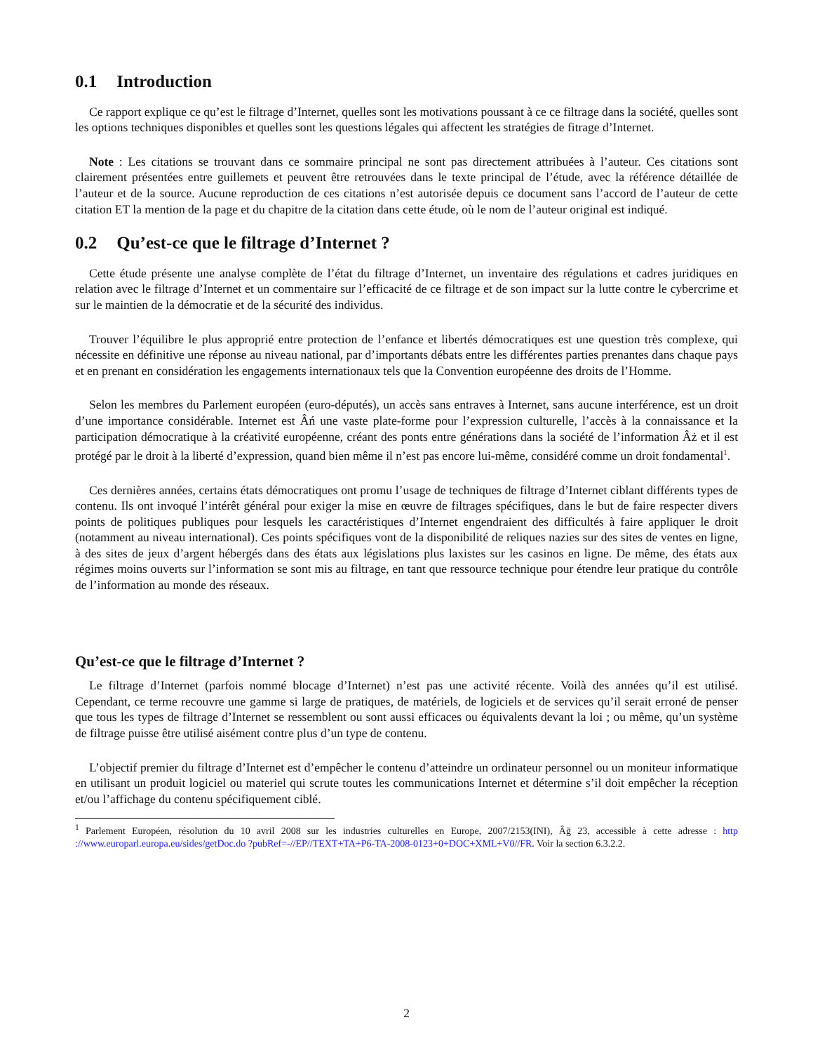0.1 Introduction
Ce rapport explique ce qu’est le filtrage d’Internet, quelles sont les motivations poussant à ce ce filtrage dans la société, quelles sont les options techniques disponibles et quelles sont les questions légales qui affectent les stratégies de fitrage d’Internet.
Note : Les citations se trouvant dans ce sommaire principal ne sont pas directement attribuées à l’auteur. Ces citations sont clairement présentées entre guillemets et peuvent être retrouvées dans le texte principal de l’étude, avec la référence détaillée de l’auteur et de la source. Aucune reproduction de ces citations n’est autorisée depuis ce document sans l’accord de l’auteur de cette citation ET la mention de la page et du chapitre de la citation dans cette étude, où le nom de l’auteur original est indiqué.
0.2 Qu’est-ce que le filtrage d’Internet ?
Cette étude présente une analyse complète de l’état du filtrage d’Internet, un inventaire des régulations et cadres juridiques en relation avec le filtrage d’Internet et un commentaire sur l’efficacité de ce filtrage et de son impact sur la lutte contre le cybercrime et sur le maintien de la démocratie et de la sécurité des individus.
Trouver l’équilibre le plus approprié entre protection de l’enfance et libertés démocratiques est une question très complexe, qui nécessite en définitive une réponse au niveau national, par d’importants débats entre les différentes parties prenantes dans chaque pays et en prenant en considération les engagements internationaux tels que la Convention européenne des droits de l’Homme.
Selon les membres du Parlement européen (euro-députés), un accès sans entraves à Internet, sans aucune interférence, est un droit d’une importance considérable. Internet est Âń une vaste plate-forme pour l’expression culturelle, l’accès à la connaissance et la participation démocratique à la créativité européenne, créant des ponts entre générations dans la société de l’information Âż et il est protégé par le droit à la liberté d’expression, quand bien même il n’est pas encore lui-même, considéré comme un droit fondamental<sup>1</sup>.
Ces dernières années, certains états démocratiques ont promu l’usage de techniques de filtrage d’Internet ciblant différents types de contenu. Ils ont invoqué l’intérêt général pour exiger la mise en œuvre de filtrages spécifiques, dans le but de faire respecter divers points de politiques publiques pour lesquels les caractéristiques d’Internet engendraient des difficultés à faire appliquer le droit (notamment au niveau international). Ces points spécifiques vont de la disponibilité de reliques nazies sur des sites de ventes en ligne, à des sites de jeux d’argent hébergés dans des états aux législations plus laxistes sur les casinos en ligne. De même, des états aux régimes moins ouverts sur l’information se sont mis au filtrage, en tant que ressource technique pour étendre leur pratique du contrôle de l’information au monde des réseaux.
Qu’est-ce que le filtrage d’Internet ?
Le filtrage d’Internet (parfois nommé blocage d’Internet) n’est pas une activité récente. Voilà des années qu’il est utilisé. Cependant, ce terme recouvre une gamme si large de pratiques, de matériels, de logiciels et de services qu’il serait erroné de penser que tous les types de filtrage d’Internet se ressemblent ou sont aussi efficaces ou équivalents devant la loi ; ou même, qu’un système de filtrage puisse être utilisé aisément contre plus d’un type de contenu.
L’objectif premier du filtrage d’Internet est d’empêcher le contenu d’atteindre un ordinateur personnel ou un moniteur informatique en utilisant un produit logiciel ou materiel qui scrute toutes les communications Internet et détermine s’il doit empêcher la réception et/ou l’affichage du contenu spécifiquement ciblé.
<sup>1</sup> Parlement Européen, résolution du 10 avril 2008 sur les industries culturelles en Europe, 2007/2153(INI), Âğ 23, accessible à cette adresse : http ://www.europarl.europa.eu/sides/getDoc.do ?pubRef=-//EP//TEXT+TA+P6-TA-2008-0123+0+DOC+XML+V0//FR. Voir la section 6.3.2.2.
2